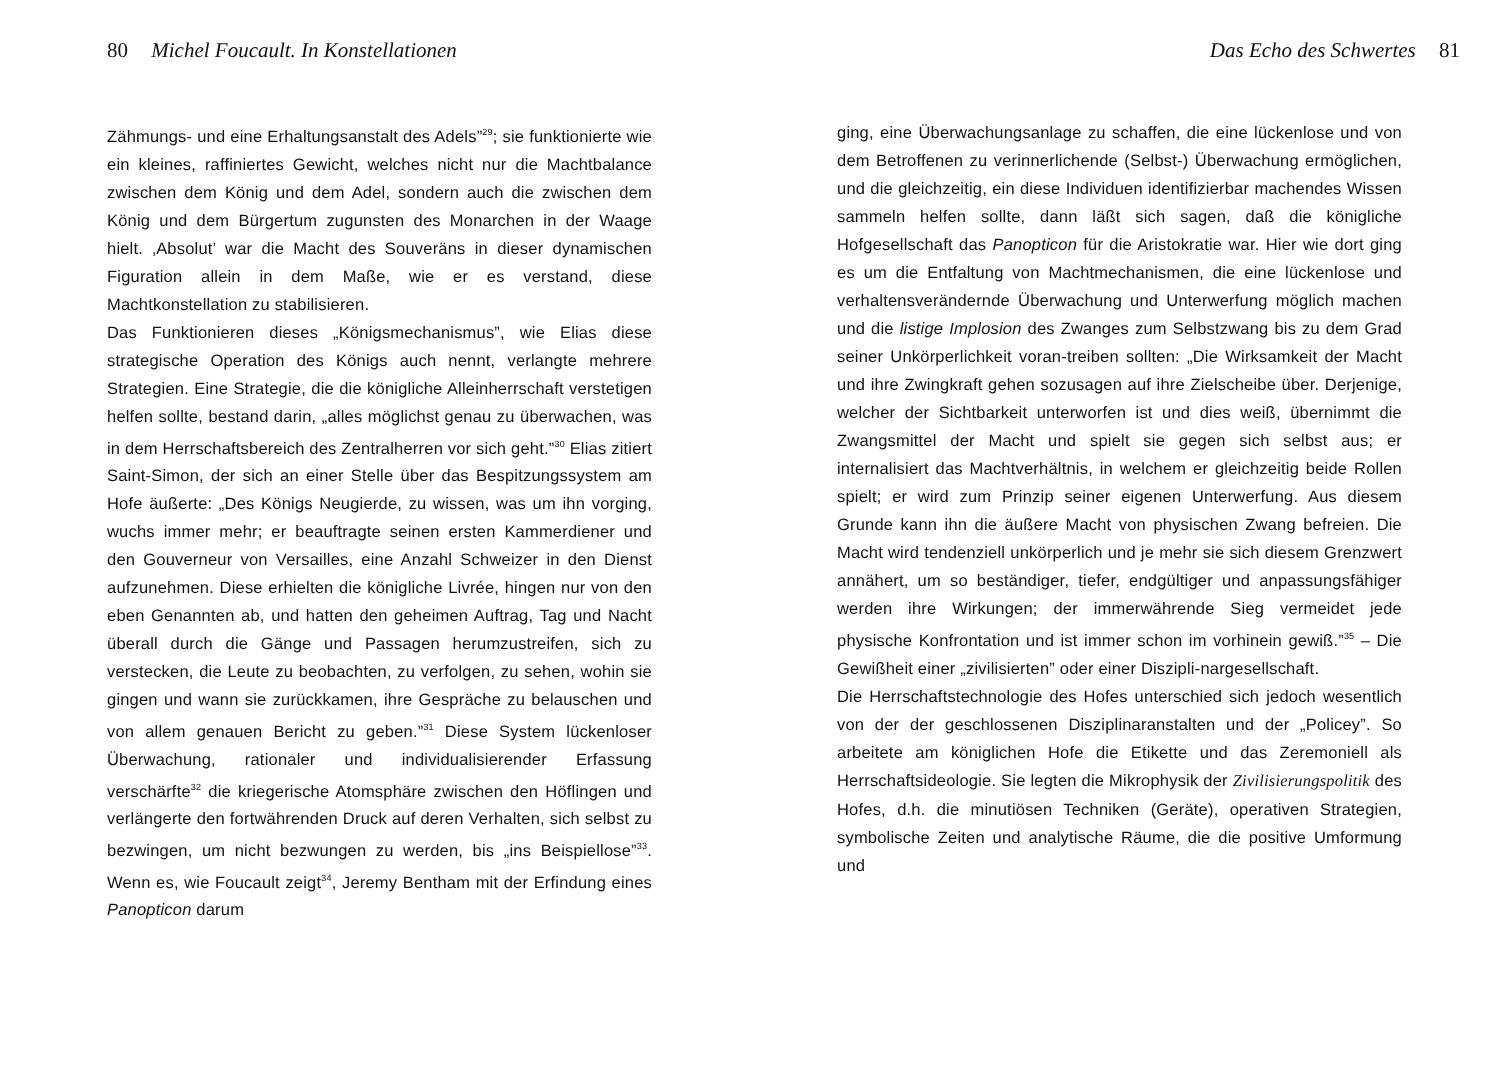80 Michel Foucault. In Konstellationen
Zähmungs- und eine Erhaltungsanstalt des Adels”<sup>29</sup>; sie funktionierte wie ein kleines, raffiniertes Gewicht, welches nicht nur die Machtbalance zwischen dem König und dem Adel, sondern auch die zwischen dem König und dem Bürgertum zugunsten des Monarchen in der Waage hielt. ‚Absolut’ war die Macht des Souveräns in dieser dynamischen Figuration allein in dem Maße, wie er es verstand, diese Machtkonstellation zu stabilisieren.
Das Funktionieren dieses „Königsmechanismus”, wie Elias diese strategische Operation des Königs auch nennt, verlangte mehrere Strategien. Eine Strategie, die die königliche Alleinherrschaft verstetigen helfen sollte, bestand darin, „alles möglichst genau zu überwachen, was in dem Herrschaftsbereich des Zentralherren vor sich geht.”<sup>30</sup> Elias zitiert Saint-Simon, der sich an einer Stelle über das Bespitzungssystem am Hofe äußerte: „Des Königs Neugierde, zu wissen, was um ihn vorging, wuchs immer mehr; er beauftragte seinen ersten Kammerdiener und den Gouverneur von Versailles, eine Anzahl Schweizer in den Dienst aufzunehmen. Diese erhielten die königliche Livrée, hingen nur von den eben Genannten ab, und hatten den geheimen Auftrag, Tag und Nacht überall durch die Gänge und Passagen herumzustreifen, sich zu verstecken, die Leute zu beobachten, zu verfolgen, zu sehen, wohin sie gingen und wann sie zurückkamen, ihre Gespräche zu belauschen und von allem genauen Bericht zu geben.”<sup>31</sup> Diese System lückenloser Überwachung, rationaler und individualisierender Erfassung verschärfte<sup>32</sup> die kriegerische Atomsphäre zwischen den Höflingen und verlängerte den fortwährenden Druck auf deren Verhalten, sich selbst zu bezwingen, um nicht bezwungen zu werden, bis „ins Beispiellose”<sup>33</sup>. Wenn es, wie Foucault zeigt<sup>34</sup>, Jeremy Bentham mit der Erfindung eines Panopticon darum
Das Echo des Schwertes 81
ging, eine Überwachungsanlage zu schaffen, die eine lückenlose und von dem Betroffenen zu verinnerlichende (Selbst-) Überwachung ermöglichen, und die gleichzeitig, ein diese Individuen identifizierbar machendes Wissen sammeln helfen sollte, dann läßt sich sagen, daß die königliche Hofgesellschaft das Panopticon für die Aristokratie war. Hier wie dort ging es um die Entfaltung von Machtmechanismen, die eine lückenlose und verhaltensverändernde Überwachung und Unterwerfung möglich machen und die listige Implosion des Zwanges zum Selbstzwang bis zu dem Grad seiner Unkörperlichkeit voran-treiben sollten: „Die Wirksamkeit der Macht und ihre Zwingkraft gehen sozusagen auf ihre Zielscheibe über. Derjenige, welcher der Sichtbarkeit unterworfen ist und dies weiß, übernimmt die Zwangsmittel der Macht und spielt sie gegen sich selbst aus; er internalisiert das Machtverhältnis, in welchem er gleichzeitig beide Rollen spielt; er wird zum Prinzip seiner eigenen Unterwerfung. Aus diesem Grunde kann ihn die äußere Macht von physischen Zwang befreien. Die Macht wird tendenziell unkörperlich und je mehr sie sich diesem Grenzwert annähert, um so beständiger, tiefer, endgültiger und anpassungsfähiger werden ihre Wirkungen; der immerwährende Sieg vermeidet jede physische Konfrontation und ist immer schon im vorhinein gewiß.”<sup>35</sup> – Die Gewißheit einer „zivilisierten” oder einer Diszipli-nargesellschaft.
Die Herrschaftstechnologie des Hofes unterschied sich jedoch wesentlich von der der geschlossenen Disziplinaranstalten und der „Policey”. So arbeitete am königlichen Hofe die Etikette und das Zeremoniell als Herrschaftsideologie. Sie legten die Mikrophysik der Zivilisierungspolitik des Hofes, d.h. die minutiösen Techniken (Geräte), operativen Strategien, symbolische Zeiten und analytische Räume, die die positive Umformung und